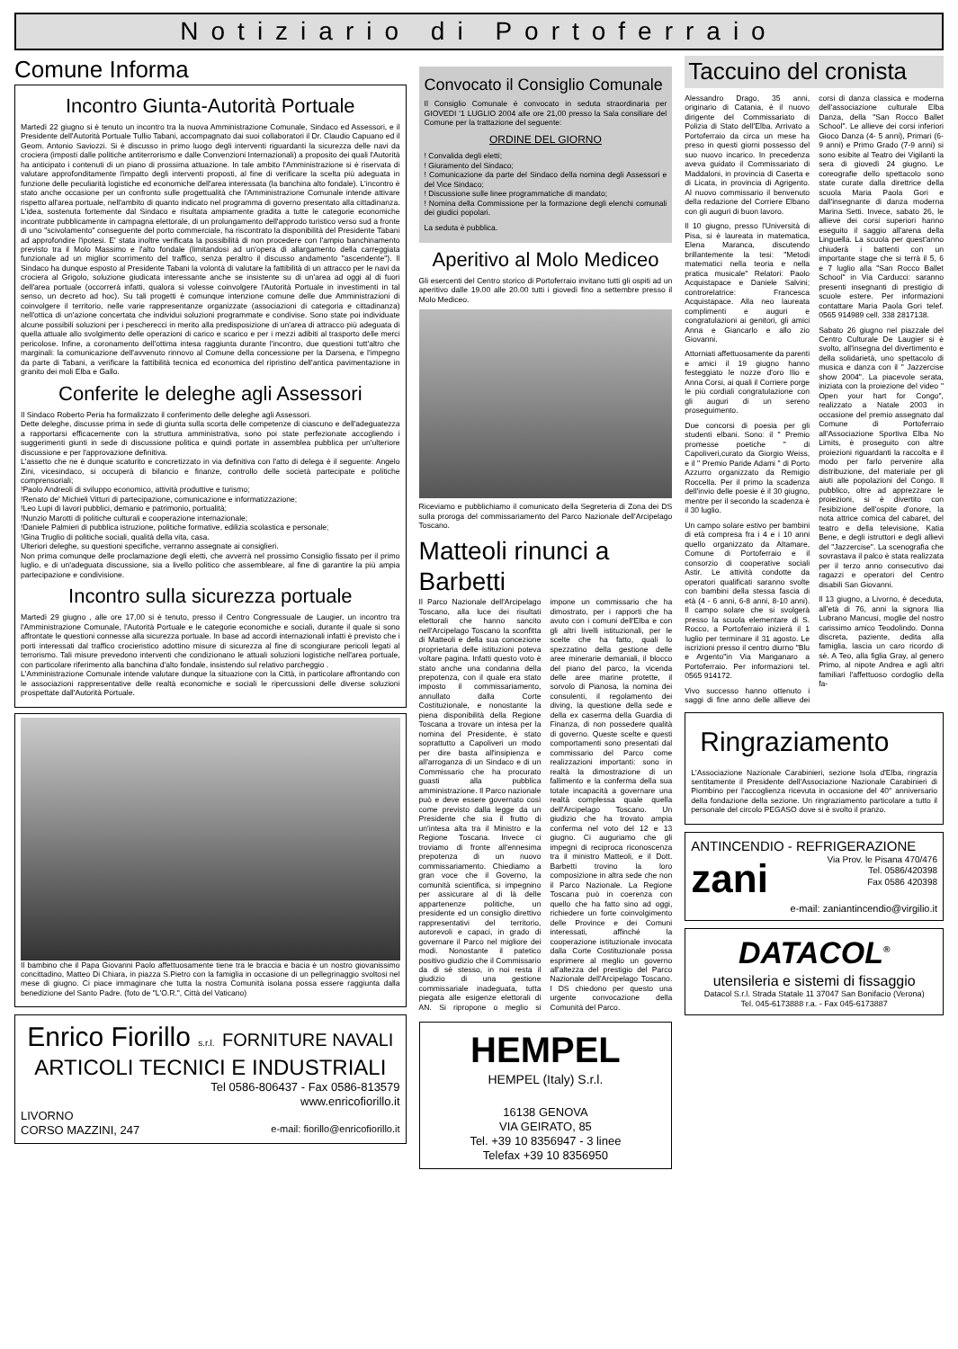Notiziario di Portoferraio
Comune Informa
Incontro Giunta-Autorità Portuale
Martedì 22 giugno si è tenuto un incontro tra la nuova Amministrazione Comunale, Sindaco ed Assessori, e il Presidente dell'Autorità Portuale Tullio Tabani, accompagnato dai suoi collaboratori il Dr. Claudio Capuano ed il Geom. Antonio Saviozzi. Si è discusso in primo luogo degli interventi riguardanti la sicurezza delle navi da crociera (imposti dalle politiche antiterrorismo e dalle Convenzioni Internazionali) a proposito dei quali l'Autorità ha anticipato i contenuti di un piano di prossima attuazione. In tale ambito l'Amministrazione si è riservata di valutare approfonditamente l'impatto degli interventi proposti, al fine di verificare la scelta più adeguata in funzione delle peculiarità logistiche ed economiche dell'area interessata (la banchina alto fondale). L'incontro è stato anche occasione per un confronto sulle progettualità che l'Amministrazione Comunale intende attivare rispetto all'area portuale, nell'ambito di quanto indicato nel programma di governo presentato alla cittadinanza. L'idea, sostenuta fortemente dal Sindaco e risultata ampiamente gradita a tutte le categorie economiche incontrate pubblicamente in campagna elettorale, di un prolungamento dell'approdo turistico verso sud a fronte di uno "scivolamento" conseguente del porto commerciale, ha riscontrato la disponibilità del Presidente Tabani ad approfondire l'ipotesi. E' stata inoltre verificata la possibilità di non procedere con l'ampio banchinamento previsto tra il Molo Massimo e l'alto fondale (limitandosi ad un'opera di allargamento della carreggiata funzionale ad un miglior scorrimento del traffico, senza peraltro il discusso andamento "ascendente"). Il Sindaco ha dunque esposto al Presidente Tabani la volontà di valutare la fattibilità di un attracco per le navi da crociera al Grigolo, soluzione giudicata interessante anche se insistente su di un'area ad oggi al di fuori dell'area portuale (occorrerà infatti, qualora si volesse coinvolgere l'Autorità Portuale in investimenti in tal senso, un decreto ad hoc). Su tali progetti è comunque intenzione comune delle due Amministrazioni di coinvolgere il territorio, nelle varie rappresentanze organizzate (associazioni di categoria e cittadinanza) nell'ottica di un'azione concertata che individui soluzioni programmate e condivise. Sono state poi individuate alcune possibili soluzioni per i pescherecci in merito alla predisposizione di un'area di attracco più adeguata di quella attuale allo svolgimento delle operazioni di carico e scarico e per i mezzi adibiti al trasporto delle merci pericolose. Infine, a coronamento dell'ottima intesa raggiunta durante l'incontro, due questioni tutt'altro che marginali: la comunicazione dell'avvenuto rinnovo al Comune della concessione per la Darsena, e l'impegno da parte di Tabani, a verificare la fattibilità tecnica ed economica del ripristino dell'antica pavimentazione in granito dei moli Elba e Gallo.
Conferite le deleghe agli Assessori
Il Sindaco Roberto Peria ha formalizzato il conferimento delle deleghe agli Assessori.
Dette deleghe, discusse prima in sede di giunta sulla scorta delle competenze di ciascuno e dell'adeguatezza a rapportarsi efficacemente con la struttura amministrativa, sono poi state perfezionate accogliendo i suggerimenti giunti in sede di discussione politica e quindi portate in assemblea pubblica per un'ulteriore discussione e per l'approvazione definitiva.
L'assetto che ne è dunque scaturito e concretizzato in via definitiva con l'atto di delega è il seguente: Angelo Zini, vicesindaco, si occuperà di bilancio e finanze, controllo delle società partecipate e politiche comprensoriali;
!Paolo Andreoli di sviluppo economico, attività produttive e turismo;
!Renato de' Michieli Vitturi di partecipazione, comunicazione e informatizzazione;
!Leo Lupi di lavori pubblici, demanio e patrimonio, portualità;
!Nunzio Marotti di politiche culturali e cooperazione internazionale;
!Daniele Palmieri di pubblica istruzione, politiche formative, edilizia scolastica e personale;
!Gina Truglio di politiche sociali, qualità della vita, casa.
Ulteriori deleghe, su questioni specifiche, verranno assegnate ai consiglieri.
Non prima comunque delle proclamazione degli eletti, che avverrà nel prossimo Consiglio fissato per il primo luglio, e di un'adeguata discussione, sia a livello politico che assembleare, al fine di garantire la più ampia partecipazione e condivisione.
Incontro sulla sicurezza portuale
Martedì 29 giugno , alle ore 17,00 si è tenuto, presso il Centro Congressuale de Laugier, un incontro tra l'Amministrazione Comunale, l'Autorità Portuale e le categorie economiche e sociali, durante il quale si sono affrontate le questioni connesse alla sicurezza portuale. In base ad accordi internazionali infatti è previsto che i porti interessati dal traffico crocieristico adottino misure di sicurezza al fine di scongiurare pericoli legati al terrorismo. Tali misure prevedono interventi che condizionano le attuali soluzioni logistiche nell'area portuale, con particolare riferimento alla banchina d'alto fondale, insistendo sul relativo parcheggio .
L'Amministrazione Comunale intende valutare dunque la situazione con la Città, in particolare affrontando con le associazioni rappresentative delle realtà economiche e sociali le ripercussioni delle diverse soluzioni prospettate dall'Autorità Portuale.
Il bambino che il Papa Giovanni Paolo affettuosamente tiene tra le braccia e bacia è un nostro giovanissimo concittadino, Matteo Di Chiara, in piazza S.Pietro con la famiglia in occasione di un pellegrinaggio svoltosi nel mese di giugno. Ci piace immaginare che tutta la nostra Comunità isolana possa essere raggiunta dalla benedizione del Santo Padre. (foto de "L'O.R.", Città del Vaticano)
Enrico Fiorillo s.r.l. FORNITURE NAVALI
ARTICOLI TECNICI E INDUSTRIALI
Tel 0586-806437 - Fax 0586-813579
www.enricofiorillo.it
LIVORNO
CORSO MAZZINI, 247 e-mail: fiorillo@enricofiorillo.it
Convocato il Consiglio Comunale
Il Consiglio Comunale è convocato in seduta straordinaria per GIOVEDI '1 LUGLIO 2004 alle ore 21,00 presso la Sala consiliare del Comune per la trattazione del seguente:
ORDINE DEL GIORNO
! Convalida degli eletti;
! Giuramento del Sindaco;
! Comunicazione da parte del Sindaco della nomina degli Assessori e del Vice Sindaco;
! Discussione sulle linee programmatiche di mandato;
! Nomina della Commissione per la formazione degli elenchi comunali dei giudici popolari.
La seduta è pubblica.
Aperitivo al Molo Mediceo
Gli esercenti del Centro storico di Portoferraio invitano tutti gli ospiti ad un aperitivo dalle 19.00 alle 20.00 tutti i giovedì fino a settembre presso il Molo Mediceo.
Riceviamo e pubblichiamo il comunicato della Segreteria di Zona dei DS sulla proroga del commissariamento del Parco Nazionale dell'Arcipelago Toscano.
Matteoli rinunci a Barbetti
Il Parco Nazionale dell'Arcipelago Toscano, alla luce dei risultati elettorali che hanno sancito nell'Arcipelago Toscano la sconfitta di Matteoli e della sua concezione proprietaria delle istituzioni poteva voltare pagina. Infatti questo voto è stato anche una condanna della prepotenza, con il quale era stato imposto il commissariamento, annullato dalla Corte Costituzionale, e nonostante la piena disponibilità della Regione Toscana a trovare un intesa per la nomina del Presidente, è stato soprattutto a Capoliveri un modo per dire basta all'insipienza e all'arroganza di un Sindaco e di un Commissario che ha procurato guasti alla pubblica amministrazione. Il Parco nazionale può e deve essere governato così come previsto dalla legge da un Presidente che sia il frutto di un'intesa alta tra il Ministro e la Regione Toscana. Invece ci troviamo di fronte all'ennesima prepotenza di un nuovo commissariamento. Chiediamo a gran voce che il Governo, la comunità scientifica, si impegnino per assicurare al di là delle appartenenze politiche, un presidente ed un consiglio direttivo rappresentativi del territorio, autorevoli e capaci, in grado di governare il Parco nel migliore dei modi. Nonostante il patetico positivo giudizio che il Commissario da di sè stesso, in noi resta il giudizio di una gestione commissariale inadeguata, tutta piegata alle esigenze elettorali di AN. Si ripropone o meglio si impone un commissario che ha dimostrato, per i rapporti che ha avuto con i comuni dell'Elba e con gli altri livelli istituzionali, per le scelte che ha fatto, quali lo spezzatino della gestione delle aree minerarie demaniali, il blocco del piano del parco, la vicenda delle aree marine protette, il sorvolo di Pianosa, la nomina dei consulenti, il regolamento dei diving, la questione della sede e della ex caserma della Guardia di Finanza, di non possedere qualità di governo. Queste scelte e questi comportamenti sono presentati dal commissario del Parco come realizzazioni importanti: sono in realtà la dimostrazione di un fallimento e la conferma della sua totale incapacità a governare una realtà complessa quale quella dell'Arcipelago Toscano. Un giudizio che ha trovato ampia conferma nel voto del 12 e 13 giugno. Ci auguriamo che gli impegni di reciproca riconoscenza tra il ministro Matteoli, e il Dott. Barbetti trovino la loro composizione in altra sede che non il Parco Nazionale. La Regione Toscana può in coerenza con quello che ha fatto sino ad oggi, richiedere un forte coinvolgimento delle Province e dei Comuni interessati, affinché la cooperazione istituzionale invocata dalla Corte Costituzionale possa esprimere al meglio un governo all'altezza del prestigio del Parco Nazionale dell'Arcipelago Toscano. I DS chiedono per questo una urgente convocazione della Comunità del Parco.
HEMPEL
HEMPEL (Italy) S.r.l.
16138 GENOVA
VIA GEIRATO, 85
Tel. +39 10 8356947 - 3 linee
Telefax +39 10 8356950
Taccuino del cronista
Alessandro Drago, 35 anni, originario di Catania, è il nuovo dirigente del Commissariato di Polizia di Stato dell'Elba. Arrivato a Portoferraio da circa un mese ha preso in questi giorni possesso del suo nuovo incarico. In precedenza aveva guidato il Commissariato di Maddaloni, in provincia di Caserta e di Licata, in provincia di Agrigento. Al nuovo commissario il benvenuto della redazione del Corriere Elbano con gli auguri di buon lavoro.
Il 10 giugno, presso l'Università di Pisa, si è laureata in matematica, Elena Maranca, discutendo brillantemente la tesi: "Metodi matematici nella teoria e nella pratica musicale" Relatori: Paolo Acquistapace e Daniele Salvini; controrelatrice: Francesca Acquistapace. Alla neo laureata complimenti e auguri e congratulazioni ai genitori, gli amici Anna e Giancarlo e allo zio Giovanni.
Attorniati affettuosamente da parenti e amici il 19 giugno hanno festeggiato le nozze d'oro Ilio e Anna Corsi, ai quali il Corriere porge le più cordiali congratulazione con gli auguri di un sereno proseguimento.
Due concorsi di poesia per gli studenti elbani. Sono: il " Premio promesse poetiche " di Capoliveri,curato da Giorgio Weiss, e il " Premio Paride Adami " di Porto Azzurro organizzato da Remigio Roccella. Per il primo la scadenza dell'invio delle poesie è il 30 giugno, mentre per il secondo la scadenza è il 30 luglio.
Un campo solare estivo per bambini di età compresa fra i 4 e i 10 anni quello organizzato da Altamare, Comune di Portoferraio e il consorzio di cooperative sociali Astir. Le attività condotte da operatori qualificati saranno svolte con bambini della stessa fascia di età (4 - 6 anni, 6-8 anni, 8-10 anni). Il campo solare che si svolgerà presso la scuola elementare di S. Rocco, a Portoferraio inizierà il 1 luglio per terminare il 31 agosto. Le iscrizioni presso il centro diurno "Blu e Argento"in Via Manganaro a Portoferraio. Per informazioni tel. 0565 914172.
Vivo successo hanno ottenuto i saggi di fine anno delle allieve dei corsi di danza classica e moderna dell'associazione culturale Elba Danza, della "San Rocco Ballet School". Le allieve dei corsi inferiori Gioco Danza (4- 5 anni), Primari (6-9 anni) e Primo Grado (7-9 anni) si sono esibite al Teatro dei Vigilanti la sera di giovedì 24 giugno. Le coreografie dello spettacolo sono state curate dalla direttrice della scuola Maria Paola Gori e dall'insegnante di danza moderna Marina Setti. Invece, sabato 26, le allieve dei corsi superiori hanno eseguito il saggio all'arena della Linguella. La scuola per quest'anno chiuderà i battenti con un importante stage che si terrà il 5, 6 e 7 luglio alla "San Rocco Ballet School" in Via Carducci: saranno presenti insegnanti di prestigio di scuole estere. Per informazioni contattare Maria Paola Gori telef. 0565 914989 cell. 338 2817138.
Sabato 26 giugno nel piazzale del Centro Culturale De Laugier si è svolto, all'insegna del divertimento e della solidarietà, uno spettacolo di musica e danza con il " Jazzercise show 2004". La piacevole serata, iniziata con la proiezione del video " Open your hart for Congo", realizzato a Natale 2003 in occasione del premio assegnato dal Comune di Portoferraio all'Associazione Sportiva Elba No Limits, è proseguito con altre proiezioni riguardanti la raccolta e il modo per farlo pervenire alla distribuzione, del materiale per gli aiuti alle popolazioni del Congo. Il pubblico, oltre ad apprezzare le proiezioni, si è divertito con l'esibizione dell'ospite d'onore, la nota attrice comica del cabaret, del teatro e della televisione, Katia Bene, e degli istruttori e degli allievi del "Jazzercise". La scenografia che sovrastava il palco è stata realizzata per il terzo anno consecutivo dai ragazzi e operatori del Centro disabili San Giovanni.
Il 13 giugno, a Livorno, è deceduta, all'età di 76, anni la signora Ilia Lubrano Mancusi, moglie del nostro carissimo amico Teodolindo. Donna discreta, paziente, dedita alla famiglia, lascia un caro ricordo di sè. A Teo, alla figlia Gray, al genero Primo, al nipote Andrea e agli altri familiari l'affettuoso cordoglio della fa-
Ringraziamento
L'Associazione Nazionale Carabinieri, sezione Isola d'Elba, ringrazia sentitamente il Presidente dell'Associazione Nazionale Carabinieri di Piombino per l'accoglienza ricevuta in occasione del 40° anniversario della fondazione della sezione. Un ringraziamento particolare a tutto il personale del circolo PEGASO dove si è svolto il pranzo.
ANTINCENDIO - REFRIGERAZIONE
zani Via Prov. le Pisana 470/476
Tel. 0586/420398
Fax 0586 420398
e-mail: zaniantincendio@virgilio.it
DATACOL<sup>®</sup>
utensileria e sistemi di fissaggio
Datacol S.r.l. Strada Statale 11 37047 San Bonifacio (Verona)
Tel. 045-6173888 r.a. - Fax 045-6173887